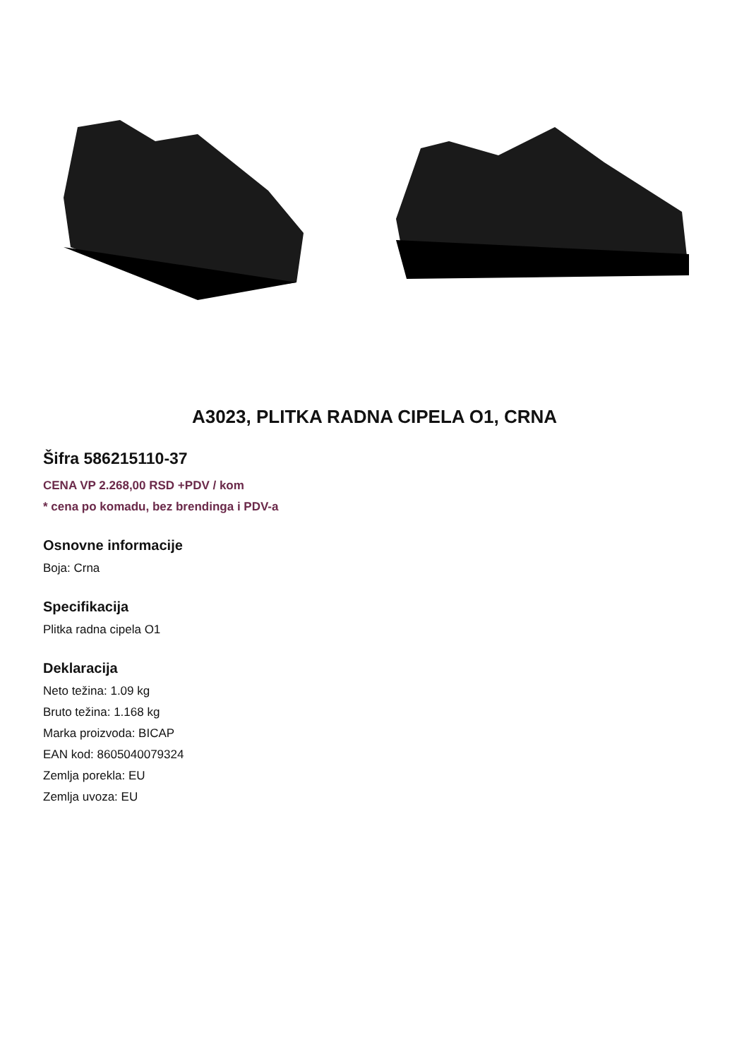A3023, PLITKA RADNA CIPELA O1, CRNA
Šifra 586215110-37
CENA VP 2.268,00 RSD +PDV / kom
* cena po komadu, bez brendinga i PDV-a
Osnovne informacije
Boja: Crna
Specifikacija
Plitka radna cipela O1
Deklaracija
Neto težina: 1.09 kg
Bruto težina: 1.168 kg
Marka proizvoda: BICAP
EAN kod: 8605040079324
Zemlja porekla: EU
Zemlja uvoza: EU